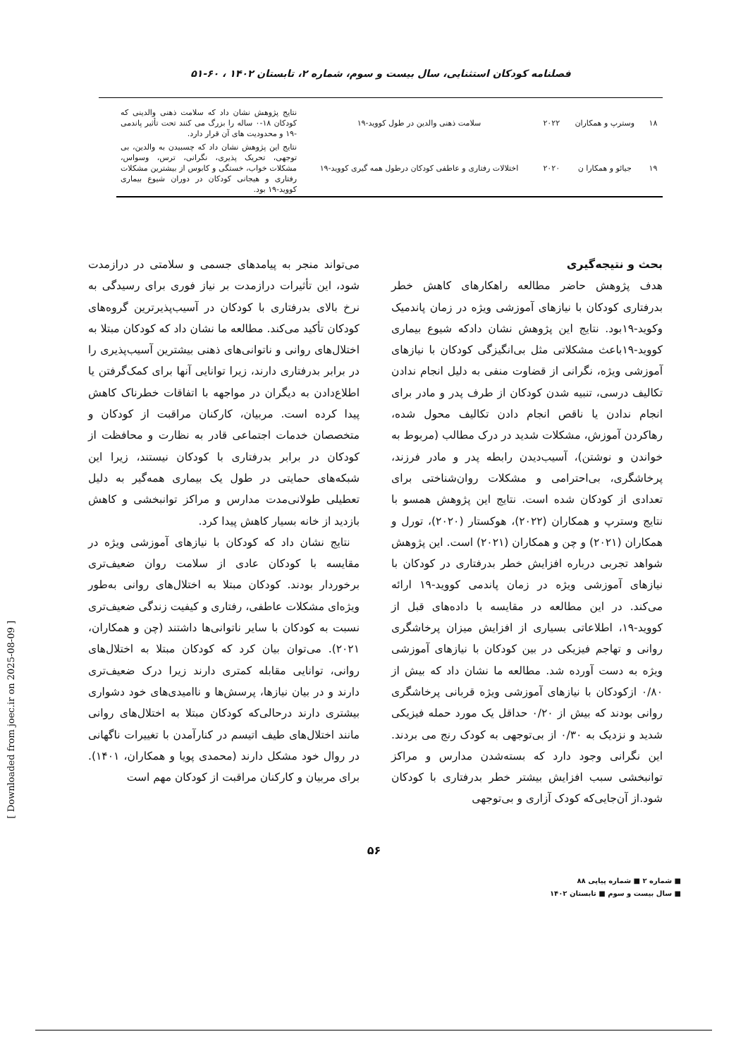فصلنامه کودکان استثنایی، سال بیست و سوم، شماره ۲، تابستان ۱۴۰۲ ، ۶۰-۵۱
| ۱۸ | وسترپ و همکاران | ۲۰۲۲ | سلامت ذهنی والدین در طول کووید-۱۹ | نتایج پژوهش نشان داد که سلامت ذهنی والدینی که کودکان ۱۸-۰ ساله را بزرگ می کنند تحت تأثیر پاندمی -۱۹ و محدودیت های آن قرار دارد. |
| ۱۹ | جیائو و همکارا ن | ۲۰۲۰ | اختلالات رفتاری و عاطفی کودکان درطول همه گیری کووید-۱۹ | نتایج این پژوهش نشان داد که چسبیدن به والدین، بی توجهی، تحریک پذیری، نگرانی، ترس، وسواس، مشکلات خواب، خستگی و کابوس از بیشترین مشکلات رفتاری و هیجانی کودکان در دوران شیوع بیماری کووید-۱۹ بود. |
بحث و نتیجه‌گیری
هدف پژوهش حاضر مطالعه راهکارهای کاهش خطر بدرفتاری کودکان با نیازهای آموزشی ویژه در زمان پاندمیک وکوید-۱۹بود. نتایج این پژوهش نشان دادکه شیوع بیماری کووید-۱۹باعث مشکلاتی مثل بی‌انگیزگی کودکان با نیازهای آموزشی ویژه، نگرانی از قضاوت منفی به دلیل انجام ندادن تکالیف درسی، تنبیه شدن کودکان از طرف پدر و مادر برای انجام ندادن یا ناقص انجام دادن تکالیف محول شده، رهاکردن آموزش، مشکلات شدید در درک مطالب (مربوط به خواندن و نوشتن)، آسیب‌دیدن رابطه پدر و مادر فرزند، پرخاشگری، بی‌احترامی و مشکلات روان‌شناختی برای تعدادی از کودکان شده است. نتایج این پژوهش همسو با نتایج وسترپ و همکاران (۲۰۲۲)، هوکستار (۲۰۲۰)، تورل و همکاران (۲۰۲۱) و چن و همکاران (۲۰۲۱) است. این پژوهش شواهد تجربی درباره افزایش خطر بدرفتاری در کودکان با نیازهای آموزشی ویژه در زمان پاندمی کووید-۱۹ ارائه می‌کند. در این مطالعه در مقایسه با داده‌های قبل از کووید-۱۹، اطلاعاتی بسیاری از افزایش میزان پرخاشگری روانی و تهاجم فیزیکی در بین کودکان با نیازهای آموزشی ویژه به دست آورده شد. مطالعه ما نشان داد که بیش از ۰/۸۰ ازکودکان با نیازهای آموزشی ویژه قربانی پرخاشگری روانی بودند که بیش از ۰/۲۰ حداقل یک مورد حمله فیزیکی شدید و نزدیک به ۰/۳۰ از بی‌توجهی به کودک رنج می بردند. این نگرانی وجود دارد که بسته‌شدن مدارس و مراکز توانبخشی سبب افزایش بیشتر خطر بدرفتاری با کودکان شود.از آن‌جایی‌که کودک آزاری و بی‌توجهی
می‌تواند منجر به پیامدهای جسمی و سلامتی در درازمدت شود، این تأثیرات درازمدت بر نیاز فوری برای رسیدگی به نرخ بالای بدرفتاری با کودکان در آسیب‌پذیرترین گروه‌های کودکان تأکید می‌کند. مطالعه ما نشان داد که کودکان مبتلا به اختلال‌های روانی و ناتوانی‌های ذهنی بیشترین آسیب‌پذیری را در برابر بدرفتاری دارند، زیرا توانایی آنها برای کمک‌گرفتن یا اطلاع‌دادن به دیگران در مواجهه با اتفاقات خطرناک کاهش پیدا کرده است. مربیان، کارکنان مراقبت از کودکان و متخصصان خدمات اجتماعی قادر به نظارت و محافظت از کودکان در برابر بدرفتاری با کودکان نیستند، زیرا این شبکه‌های حمایتی در طول یک بیماری همه‌گیر به دلیل تعطیلی طولانی‌مدت مدارس و مراکز توانبخشی و کاهش بازدید از خانه بسیار کاهش پیدا کرد.
نتایج نشان داد که کودکان با نیازهای آموزشی ویژه در مقایسه با کودکان عادی از سلامت روان ضعیف‌تری برخوردار بودند. کودکان مبتلا به اختلال‌های روانی به‌طور ویژه‌ای مشکلات عاطفی، رفتاری و کیفیت زندگی ضعیف‌تری نسبت به کودکان با سایر ناتوانی‌ها داشتند (چن و همکاران، ۲۰۲۱). می‌توان بیان کرد که کودکان مبتلا به اختلال‌های روانی، توانایی مقابله کمتری دارند زیرا درک ضعیف‌تری دارند و در بیان نیازها، پرسش‌ها و ناامیدی‌های خود دشواری بیشتری دارند درحالی‌که کودکان مبتلا به اختلال‌های روانی مانند اختلال‌های طیف اتیسم در کنارآمدن با تغییرات ناگهانی در روال خود مشکل دارند (محمدی پویا و همکاران، ۱۴۰۱). برای مربیان و کارکنان مراقبت از کودکان مهم است
۵۶
■ شماره ۲ ■ شماره پیاپی ۸۸
■ سال بیست و سوم ■ تابستان ۱۴۰۲
[ Downloaded from joec.ir on 2025-08-09 ]